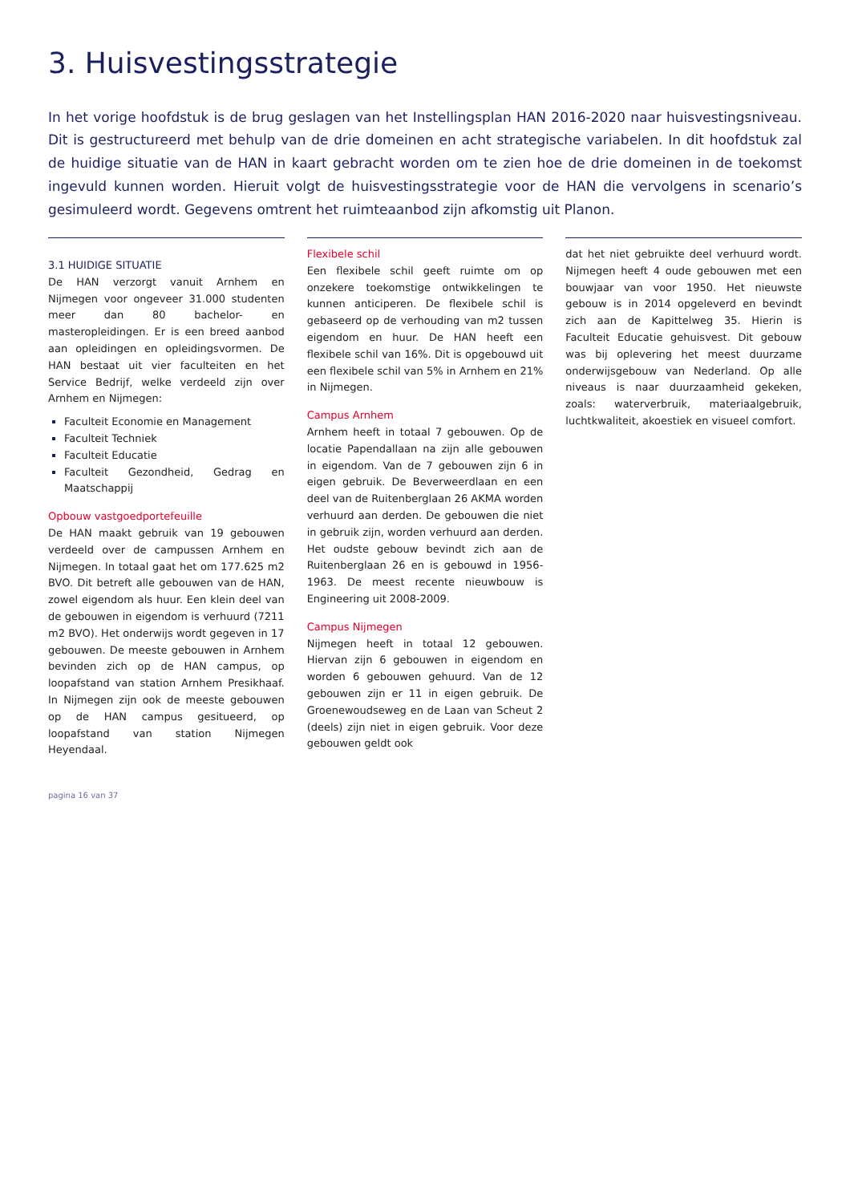3. Huisvestingsstrategie
In het vorige hoofdstuk is de brug geslagen van het Instellingsplan HAN 2016-2020 naar huisvestingsniveau. Dit is gestructureerd met behulp van de drie domeinen en acht strategische variabelen. In dit hoofdstuk zal de huidige situatie van de HAN in kaart gebracht worden om te zien hoe de drie domeinen in de toekomst ingevuld kunnen worden. Hieruit volgt de huisvestingsstrategie voor de HAN die vervolgens in scenario’s gesimuleerd wordt. Gegevens omtrent het ruimteaanbod zijn afkomstig uit Planon.
3.1 HUIDIGE SITUATIE
De HAN verzorgt vanuit Arnhem en Nijmegen voor ongeveer 31.000 studenten meer dan 80 bachelor- en masteropleidingen. Er is een breed aanbod aan opleidingen en opleidingsvormen. De HAN bestaat uit vier faculteiten en het Service Bedrijf, welke verdeeld zijn over Arnhem en Nijmegen:
Faculteit Economie en Management
Faculteit Techniek
Faculteit Educatie
Faculteit Gezondheid, Gedrag en Maatschappij
Opbouw vastgoedportefeuille
De HAN maakt gebruik van 19 gebouwen verdeeld over de campussen Arnhem en Nijmegen. In totaal gaat het om 177.625 m2 BVO. Dit betreft alle gebouwen van de HAN, zowel eigendom als huur. Een klein deel van de gebouwen in eigendom is verhuurd (7211 m2 BVO). Het onderwijs wordt gegeven in 17 gebouwen. De meeste gebouwen in Arnhem bevinden zich op de HAN campus, op loopafstand van station Arnhem Presikhaaf. In Nijmegen zijn ook de meeste gebouwen op de HAN campus gesitueerd, op loopafstand van station Nijmegen Heyendaal.
Flexibele schil
Een flexibele schil geeft ruimte om op onzekere toekomstige ontwikkelingen te kunnen anticiperen. De flexibele schil is gebaseerd op de verhouding van m2 tussen eigendom en huur. De HAN heeft een flexibele schil van 16%. Dit is opgebouwd uit een flexibele schil van 5% in Arnhem en 21% in Nijmegen.
Campus Arnhem
Arnhem heeft in totaal 7 gebouwen. Op de locatie Papendallaan na zijn alle gebouwen in eigendom. Van de 7 gebouwen zijn 6 in eigen gebruik. De Beverweerdlaan en een deel van de Ruitenberglaan 26 AKMA worden verhuurd aan derden. De gebouwen die niet in gebruik zijn, worden verhuurd aan derden. Het oudste gebouw bevindt zich aan de Ruitenberglaan 26 en is gebouwd in 1956-1963. De meest recente nieuwbouw is Engineering uit 2008-2009.
Campus Nijmegen
Nijmegen heeft in totaal 12 gebouwen. Hiervan zijn 6 gebouwen in eigendom en worden 6 gebouwen gehuurd. Van de 12 gebouwen zijn er 11 in eigen gebruik. De Groenewoudseweg en de Laan van Scheut 2 (deels) zijn niet in eigen gebruik. Voor deze gebouwen geldt ook
dat het niet gebruikte deel verhuurd wordt. Nijmegen heeft 4 oude gebouwen met een bouwjaar van voor 1950. Het nieuwste gebouw is in 2014 opgeleverd en bevindt zich aan de Kapittelweg 35. Hierin is Faculteit Educatie gehuisvest. Dit gebouw was bij oplevering het meest duurzame onderwijsgebouw van Nederland. Op alle niveaus is naar duurzaamheid gekeken, zoals: waterverbruik, materiaalgebruik, luchtkwaliteit, akoestiek en visueel comfort.
pagina 16 van 37